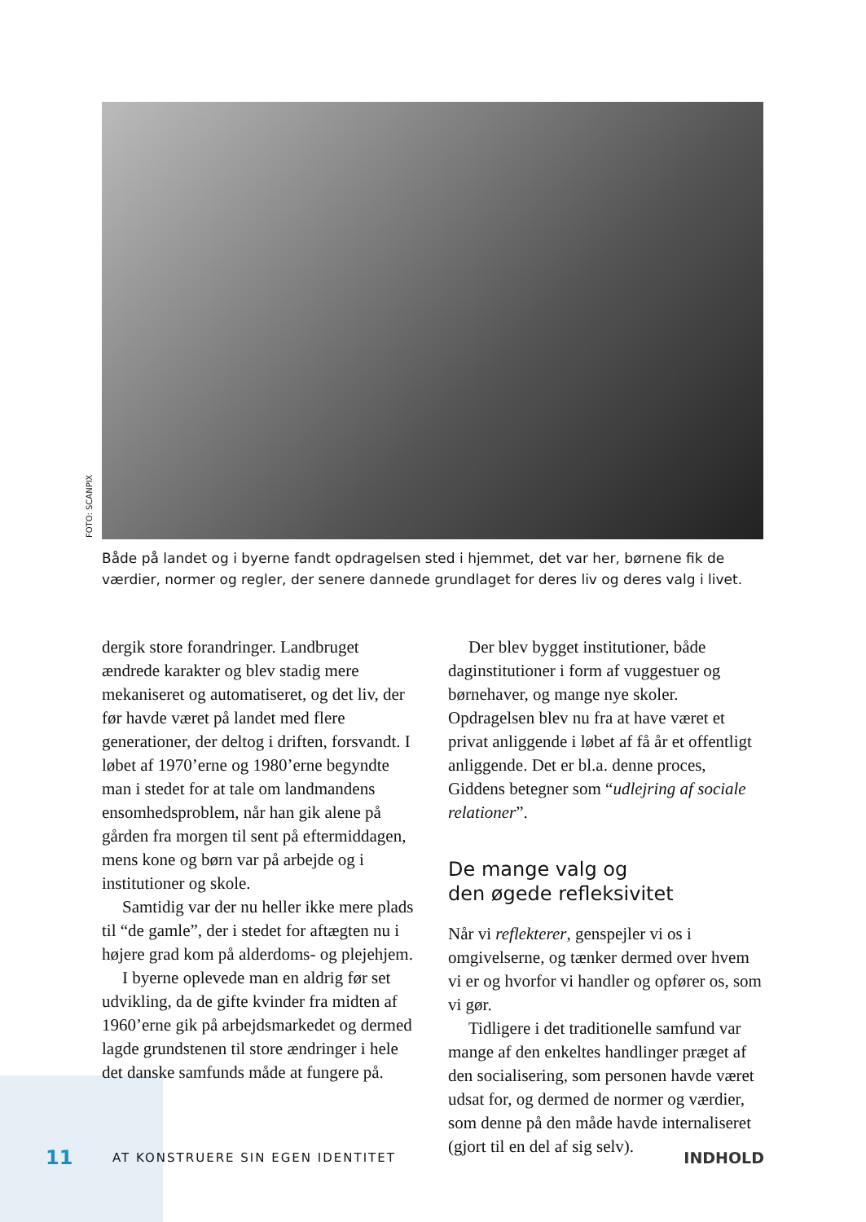FOTO: SCANPIX
Både på landet og i byerne fandt opdragelsen sted i hjemmet, det var her, børnene fik de værdier, normer og regler, der senere dannede grundlaget for deres liv og deres valg i livet.
dergik store forandringer. Landbruget ændrede karakter og blev stadig mere mekaniseret og automatiseret, og det liv, der før havde været på landet med flere generationer, der deltog i driften, forsvandt. I løbet af 1970’erne og 1980’erne begyndte man i stedet for at tale om landmandens ensomhedsproblem, når han gik alene på gården fra morgen til sent på eftermiddagen, mens kone og børn var på arbejde og i institutioner og skole.
Samtidig var der nu heller ikke mere plads til “de gamle”, der i stedet for aftægten nu i højere grad kom på alderdoms- og plejehjem.
I byerne oplevede man en aldrig før set udvikling, da de gifte kvinder fra midten af 1960’erne gik på arbejdsmarkedet og dermed lagde grundstenen til store ændringer i hele det danske samfunds måde at fungere på.
Der blev bygget institutioner, både daginstitutioner i form af vuggestuer og børnehaver, og mange nye skoler. Opdragelsen blev nu fra at have været et privat anliggende i løbet af få år et offentligt anliggende. Det er bl.a. denne proces, Giddens betegner som “udlejring af sociale relationer”.
De mange valg og
den øgede refleksivitet
Når vi reflekterer, genspejler vi os i omgivelserne, og tænker dermed over hvem vi er og hvorfor vi handler og opfører os, som vi gør.
Tidligere i det traditionelle samfund var mange af den enkeltes handlinger præget af den socialisering, som personen havde været udsat for, og dermed de normer og værdier, som denne på den måde havde internaliseret (gjort til en del af sig selv).
11 AT KONSTRUERE SIN EGEN IDENTITET INDHOLD